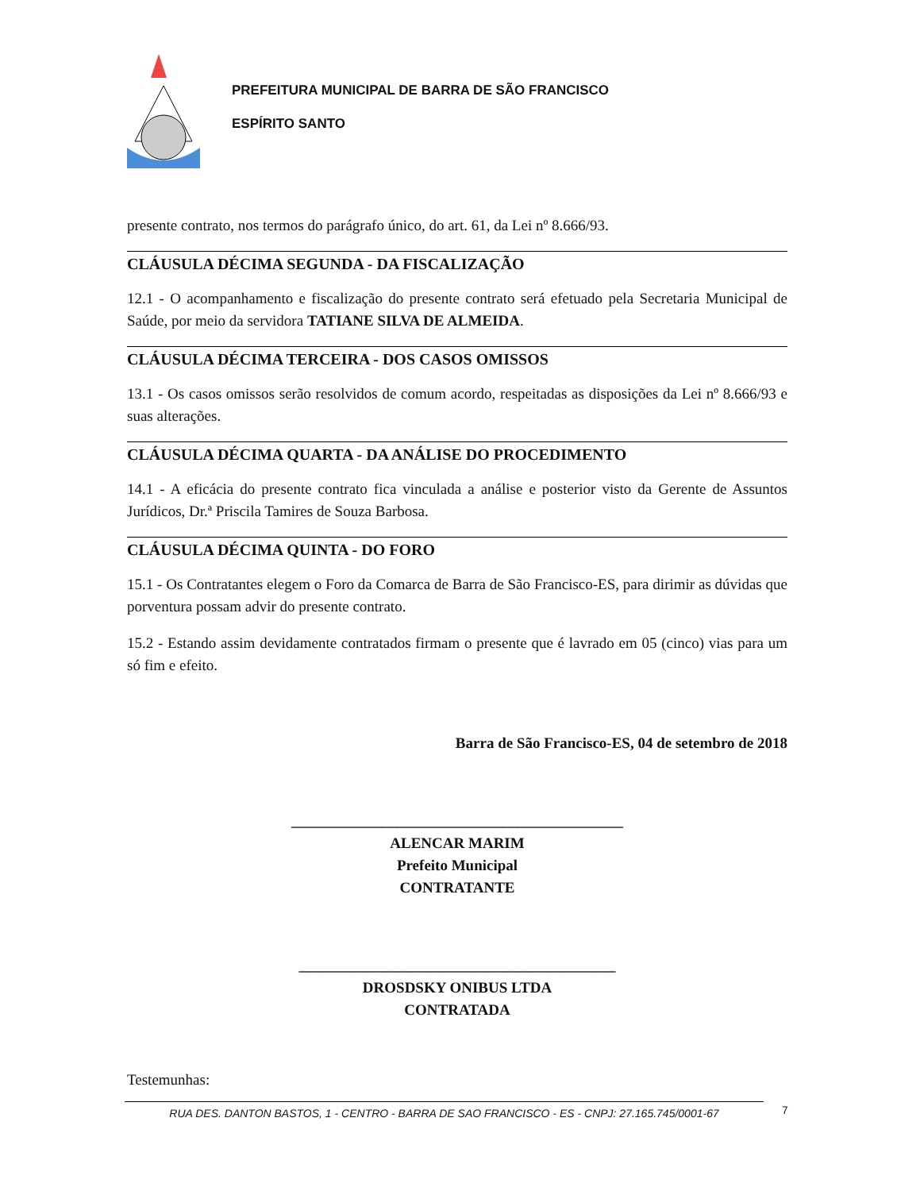PREFEITURA MUNICIPAL DE BARRA DE SÃO FRANCISCO
ESPÍRITO SANTO
presente contrato, nos termos do parágrafo único, do art. 61, da Lei nº 8.666/93.
CLÁUSULA DÉCIMA SEGUNDA - DA FISCALIZAÇÃO
12.1 - O acompanhamento e fiscalização do presente contrato será efetuado pela Secretaria Municipal de Saúde, por meio da servidora TATIANE SILVA DE ALMEIDA.
CLÁUSULA DÉCIMA TERCEIRA - DOS CASOS OMISSOS
13.1 - Os casos omissos serão resolvidos de comum acordo, respeitadas as disposições da Lei nº 8.666/93 e suas alterações.
CLÁUSULA DÉCIMA QUARTA - DA ANÁLISE DO PROCEDIMENTO
14.1 - A eficácia do presente contrato fica vinculada a análise e posterior visto da Gerente de Assuntos Jurídicos, Dr.ª Priscila Tamires de Souza Barbosa.
CLÁUSULA DÉCIMA QUINTA - DO FORO
15.1 - Os Contratantes elegem o Foro da Comarca de Barra de São Francisco-ES, para dirimir as dúvidas que porventura possam advir do presente contrato.
15.2 - Estando assim devidamente contratados firmam o presente que é lavrado em 05 (cinco) vias para um só fim e efeito.
Barra de São Francisco-ES, 04 de setembro de 2018
____________________________________________
ALENCAR MARIM
Prefeito Municipal
CONTRATANTE
__________________________________________
DROSDSKY ONIBUS LTDA
CONTRATADA
Testemunhas:
RUA DES. DANTON BASTOS, 1 - CENTRO - BARRA DE SAO FRANCISCO - ES - CNPJ: 27.165.745/0001-67 7